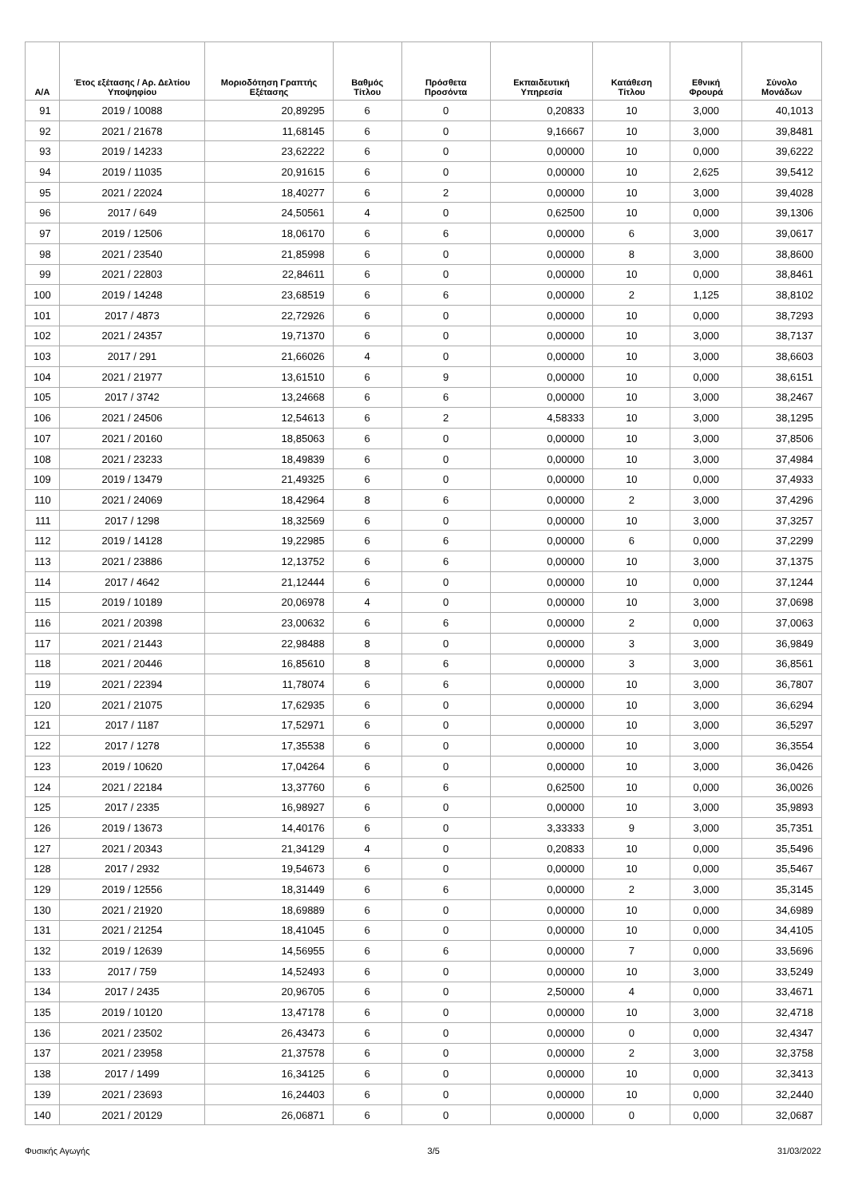| Α/Α | Έτος εξέτασης / Αρ. Δελτίου Υποψηφίου | Μοριοδότηση Γραπτής Εξέτασης | Βαθμός Τίτλου | Πρόσθετα Προσόντα | Εκπαιδευτική Υπηρεσία | Κατάθεση Τίτλου | Εθνική Φρουρά | Σύνολο Μονάδων |
| --- | --- | --- | --- | --- | --- | --- | --- | --- |
| 91 | 2019 / 10088 | 20,89295 | 6 | 0 | 0,20833 | 10 | 3,000 | 40,1013 |
| 92 | 2021 / 21678 | 11,68145 | 6 | 0 | 9,16667 | 10 | 3,000 | 39,8481 |
| 93 | 2019 / 14233 | 23,62222 | 6 | 0 | 0,00000 | 10 | 0,000 | 39,6222 |
| 94 | 2019 / 11035 | 20,91615 | 6 | 0 | 0,00000 | 10 | 2,625 | 39,5412 |
| 95 | 2021 / 22024 | 18,40277 | 6 | 2 | 0,00000 | 10 | 3,000 | 39,4028 |
| 96 | 2017 / 649 | 24,50561 | 4 | 0 | 0,62500 | 10 | 0,000 | 39,1306 |
| 97 | 2019 / 12506 | 18,06170 | 6 | 6 | 0,00000 | 6 | 3,000 | 39,0617 |
| 98 | 2021 / 23540 | 21,85998 | 6 | 0 | 0,00000 | 8 | 3,000 | 38,8600 |
| 99 | 2021 / 22803 | 22,84611 | 6 | 0 | 0,00000 | 10 | 0,000 | 38,8461 |
| 100 | 2019 / 14248 | 23,68519 | 6 | 6 | 0,00000 | 2 | 1,125 | 38,8102 |
| 101 | 2017 / 4873 | 22,72926 | 6 | 0 | 0,00000 | 10 | 0,000 | 38,7293 |
| 102 | 2021 / 24357 | 19,71370 | 6 | 0 | 0,00000 | 10 | 3,000 | 38,7137 |
| 103 | 2017 / 291 | 21,66026 | 4 | 0 | 0,00000 | 10 | 3,000 | 38,6603 |
| 104 | 2021 / 21977 | 13,61510 | 6 | 9 | 0,00000 | 10 | 0,000 | 38,6151 |
| 105 | 2017 / 3742 | 13,24668 | 6 | 6 | 0,00000 | 10 | 3,000 | 38,2467 |
| 106 | 2021 / 24506 | 12,54613 | 6 | 2 | 4,58333 | 10 | 3,000 | 38,1295 |
| 107 | 2021 / 20160 | 18,85063 | 6 | 0 | 0,00000 | 10 | 3,000 | 37,8506 |
| 108 | 2021 / 23233 | 18,49839 | 6 | 0 | 0,00000 | 10 | 3,000 | 37,4984 |
| 109 | 2019 / 13479 | 21,49325 | 6 | 0 | 0,00000 | 10 | 0,000 | 37,4933 |
| 110 | 2021 / 24069 | 18,42964 | 8 | 6 | 0,00000 | 2 | 3,000 | 37,4296 |
| 111 | 2017 / 1298 | 18,32569 | 6 | 0 | 0,00000 | 10 | 3,000 | 37,3257 |
| 112 | 2019 / 14128 | 19,22985 | 6 | 6 | 0,00000 | 6 | 0,000 | 37,2299 |
| 113 | 2021 / 23886 | 12,13752 | 6 | 6 | 0,00000 | 10 | 3,000 | 37,1375 |
| 114 | 2017 / 4642 | 21,12444 | 6 | 0 | 0,00000 | 10 | 0,000 | 37,1244 |
| 115 | 2019 / 10189 | 20,06978 | 4 | 0 | 0,00000 | 10 | 3,000 | 37,0698 |
| 116 | 2021 / 20398 | 23,00632 | 6 | 6 | 0,00000 | 2 | 0,000 | 37,0063 |
| 117 | 2021 / 21443 | 22,98488 | 8 | 0 | 0,00000 | 3 | 3,000 | 36,9849 |
| 118 | 2021 / 20446 | 16,85610 | 8 | 6 | 0,00000 | 3 | 3,000 | 36,8561 |
| 119 | 2021 / 22394 | 11,78074 | 6 | 6 | 0,00000 | 10 | 3,000 | 36,7807 |
| 120 | 2021 / 21075 | 17,62935 | 6 | 0 | 0,00000 | 10 | 3,000 | 36,6294 |
| 121 | 2017 / 1187 | 17,52971 | 6 | 0 | 0,00000 | 10 | 3,000 | 36,5297 |
| 122 | 2017 / 1278 | 17,35538 | 6 | 0 | 0,00000 | 10 | 3,000 | 36,3554 |
| 123 | 2019 / 10620 | 17,04264 | 6 | 0 | 0,00000 | 10 | 3,000 | 36,0426 |
| 124 | 2021 / 22184 | 13,37760 | 6 | 6 | 0,62500 | 10 | 0,000 | 36,0026 |
| 125 | 2017 / 2335 | 16,98927 | 6 | 0 | 0,00000 | 10 | 3,000 | 35,9893 |
| 126 | 2019 / 13673 | 14,40176 | 6 | 0 | 3,33333 | 9 | 3,000 | 35,7351 |
| 127 | 2021 / 20343 | 21,34129 | 4 | 0 | 0,20833 | 10 | 0,000 | 35,5496 |
| 128 | 2017 / 2932 | 19,54673 | 6 | 0 | 0,00000 | 10 | 0,000 | 35,5467 |
| 129 | 2019 / 12556 | 18,31449 | 6 | 6 | 0,00000 | 2 | 3,000 | 35,3145 |
| 130 | 2021 / 21920 | 18,69889 | 6 | 0 | 0,00000 | 10 | 0,000 | 34,6989 |
| 131 | 2021 / 21254 | 18,41045 | 6 | 0 | 0,00000 | 10 | 0,000 | 34,4105 |
| 132 | 2019 / 12639 | 14,56955 | 6 | 6 | 0,00000 | 7 | 0,000 | 33,5696 |
| 133 | 2017 / 759 | 14,52493 | 6 | 0 | 0,00000 | 10 | 3,000 | 33,5249 |
| 134 | 2017 / 2435 | 20,96705 | 6 | 0 | 2,50000 | 4 | 0,000 | 33,4671 |
| 135 | 2019 / 10120 | 13,47178 | 6 | 0 | 0,00000 | 10 | 3,000 | 32,4718 |
| 136 | 2021 / 23502 | 26,43473 | 6 | 0 | 0,00000 | 0 | 0,000 | 32,4347 |
| 137 | 2021 / 23958 | 21,37578 | 6 | 0 | 0,00000 | 2 | 3,000 | 32,3758 |
| 138 | 2017 / 1499 | 16,34125 | 6 | 0 | 0,00000 | 10 | 0,000 | 32,3413 |
| 139 | 2021 / 23693 | 16,24403 | 6 | 0 | 0,00000 | 10 | 0,000 | 32,2440 |
| 140 | 2021 / 20129 | 26,06871 | 6 | 0 | 0,00000 | 0 | 0,000 | 32,0687 |
Φυσικής Αγωγής 3/5 31/03/2022